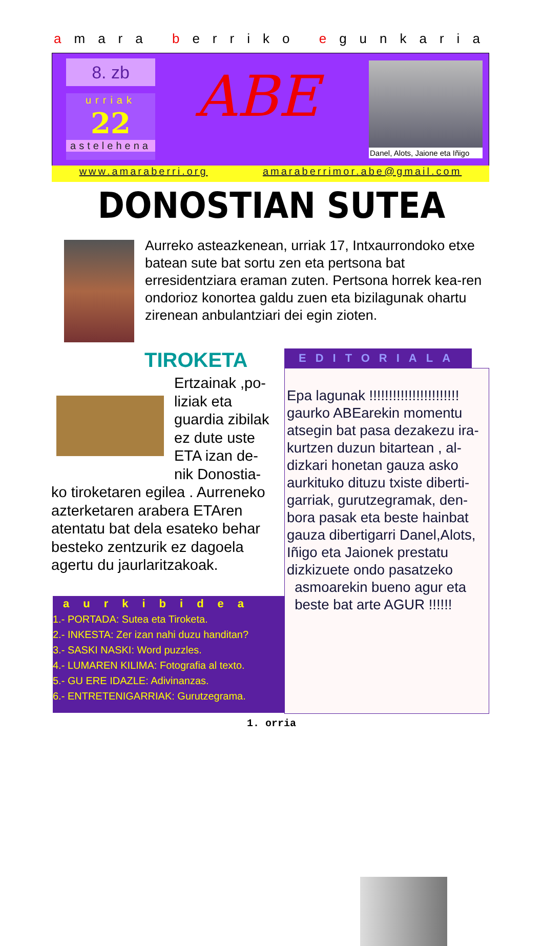amara berriko egunkaria
8. zb
urriak
22
astelehena
ABE
Danel, Alots, Jaione eta Iñigo
www.amaraberri.org amaraberrimor.abe@gmail.com
DONOSTIAN SUTEA
Aurreko asteazkenean, urriak 17, Intxaurrondoko etxe batean sute bat sortu zen eta pertsona bat erresidentziara eraman zuten. Pertsona horrek kea-ren ondorioz konortea galdu zuen eta bizilagunak ohartu zirenean anbulantziari dei egin zioten.
TIROKETA
Ertzainak ,po-
liziak eta
guardia zibilak
ez dute uste
ETA izan de-
nik Donostia-
ko tiroketaren egilea . Aurreneko azterketaren arabera ETAren atentatu bat dela esateko behar besteko zentzurik ez dagoela agertu du jaurlaritzakoak.
EDITORIALA
Epa lagunak !!!!!!!!!!!!!!!!!!!!!!! gaurko ABEarekin momentu atsegin bat pasa dezakezu ira-kurtzen duzun bitartean , al-dizkari honetan gauza asko aurkituko dituzu txiste diberti-garriak, gurutzegramak, den-bora pasak eta beste hainbat gauza dibertigarri Danel,Alots, Iñigo eta Jaionek prestatu dizkizuete ondo pasatzeko
asmoarekin bueno agur eta
beste bat arte AGUR !!!!!!
aurkibidea
1.- PORTADA: Sutea eta Tiroketa.
2.- INKESTA: Zer izan nahi duzu handitan?
3.- SASKI NASKI: Word puzzles.
4.- LUMAREN KILIMA: Fotografia al texto.
5.- GU ERE IDAZLE: Adivinanzas.
6.- ENTRETENIGARRIAK: Gurutzegrama.
1. orria